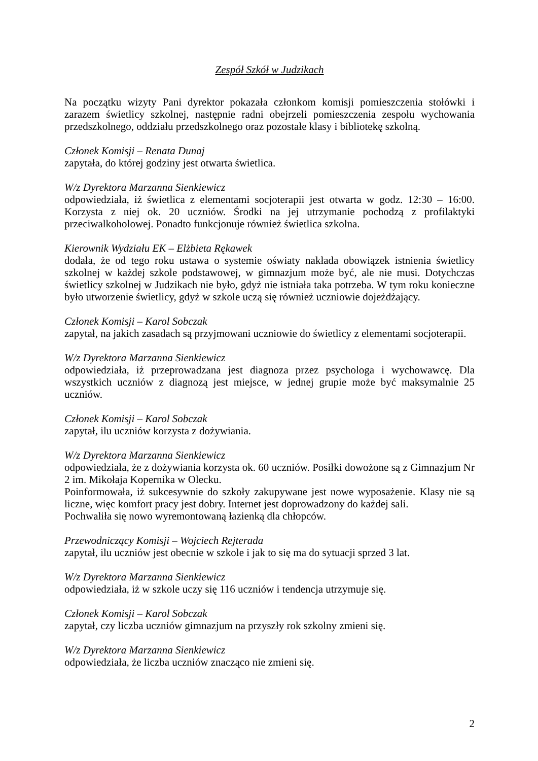Zespół Szkół w Judzikach
Na początku wizyty Pani dyrektor pokazała członkom komisji pomieszczenia stołówki i zarazem świetlicy szkolnej, następnie radni obejrzeli pomieszczenia zespołu wychowania przedszkolnego, oddziału przedszkolnego oraz pozostałe klasy i bibliotekę szkolną.
Członek Komisji – Renata Dunaj
zapytała, do której godziny jest otwarta świetlica.
W/z Dyrektora Marzanna Sienkiewicz
odpowiedziała, iż świetlica z elementami socjoterapii jest otwarta w godz. 12:30 – 16:00. Korzysta z niej ok. 20 uczniów. Środki na jej utrzymanie pochodzą z profilaktyki przeciwalkoholowej. Ponadto funkcjonuje również świetlica szkolna.
Kierownik Wydziału EK – Elżbieta Rękawek
dodała, że od tego roku ustawa o systemie oświaty nakłada obowiązek istnienia świetlicy szkolnej w każdej szkole podstawowej, w gimnazjum może być, ale nie musi. Dotychczas świetlicy szkolnej w Judzikach nie było, gdyż nie istniała taka potrzeba. W tym roku konieczne było utworzenie świetlicy, gdyż w szkole uczą się również uczniowie dojeżdżający.
Członek Komisji – Karol Sobczak
zapytał, na jakich zasadach są przyjmowani uczniowie do świetlicy z elementami socjoterapii.
W/z Dyrektora Marzanna Sienkiewicz
odpowiedziała, iż przeprowadzana jest diagnoza przez psychologa i wychowawcę. Dla wszystkich uczniów z diagnozą jest miejsce, w jednej grupie może być maksymalnie 25 uczniów.
Członek Komisji – Karol Sobczak
zapytał, ilu uczniów korzysta z dożywiania.
W/z Dyrektora Marzanna Sienkiewicz
odpowiedziała, że z dożywiania korzysta ok. 60 uczniów. Posiłki dowożone są z Gimnazjum Nr 2 im. Mikołaja Kopernika w Olecku.
Poinformowała, iż sukcesywnie do szkoły zakupywane jest nowe wyposażenie. Klasy nie są liczne, więc komfort pracy jest dobry. Internet jest doprowadzony do każdej sali.
Pochwaliła się nowo wyremontowaną łazienką dla chłopców.
Przewodniczący Komisji – Wojciech Rejterada
zapytał, ilu uczniów jest obecnie w szkole i jak to się ma do sytuacji sprzed 3 lat.
W/z Dyrektora Marzanna Sienkiewicz
odpowiedziała, iż w szkole uczy się 116 uczniów i tendencja utrzymuje się.
Członek Komisji – Karol Sobczak
zapytał, czy liczba uczniów gimnazjum na przyszły rok szkolny zmieni się.
W/z Dyrektora Marzanna Sienkiewicz
odpowiedziała, że liczba uczniów znacząco nie zmieni się.
2